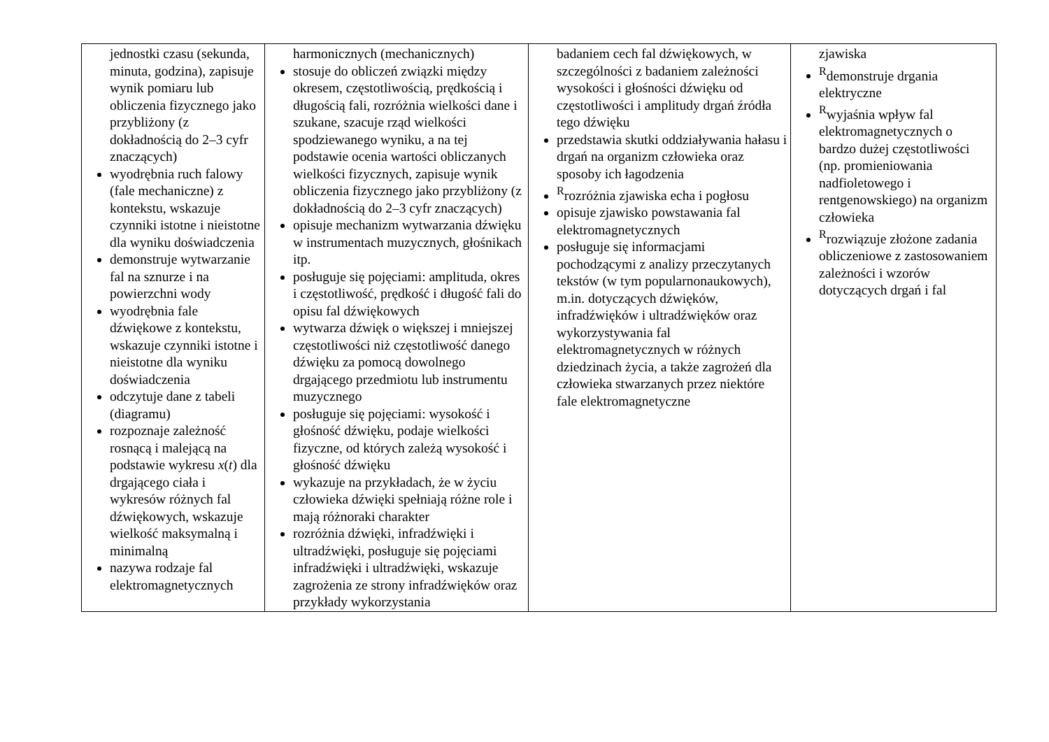| jednostki czasu (sekunda, minuta, godzina), zapisuje wynik pomiaru lub obliczenia fizycznego jako przybliżony (z dokładnością do 2–3 cyfr znaczących) wyodrębnia ruch falowy (fale mechaniczne) z kontekstu, wskazuje czynniki istotne i nieistotne dla wyniku doświadczenia demonstruje wytwarzanie fal na sznurze i na powierzchni wody wyodrębnia fale dźwiękowe z kontekstu, wskazuje czynniki istotne i nieistotne dla wyniku doświadczenia odczytuje dane z tabeli (diagramu) rozpoznaje zależność rosnącą i malejącą na podstawie wykresu x ( t ) dla drgającego ciała i wykresów różnych fal dźwiękowych, wskazuje wielkość maksymalną i minimalną nazywa rodzaje fal elektromagnetycznych | harmonicznych (mechanicznych) stosuje do obliczeń związki między okresem, częstotliwością, prędkością i długością fali, rozróżnia wielkości dane i szukane, szacuje rząd wielkości spodziewanego wyniku, a na tej podstawie ocenia wartości obliczanych wielkości fizycznych, zapisuje wynik obliczenia fizycznego jako przybliżony (z dokładnością do 2–3 cyfr znaczących) opisuje mechanizm wytwarzania dźwięku w instrumentach muzycznych, głośnikach itp. posługuje się pojęciami: amplituda, okres i częstotliwość, prędkość i długość fali do opisu fal dźwiękowych wytwarza dźwięk o większej i mniejszej częstotliwości niż częstotliwość danego dźwięku za pomocą dowolnego drgającego przedmiotu lub instrumentu muzycznego posługuje się pojęciami: wysokość i głośność dźwięku, podaje wielkości fizyczne, od których zależą wysokość i głośność dźwięku wykazuje na przykładach, że w życiu człowieka dźwięki spełniają różne role i mają różnoraki charakter rozróżnia dźwięki, infradźwięki i ultradźwięki, posługuje się pojęciami infradźwięki i ultradźwięki, wskazuje zagrożenia ze strony infradźwięków oraz przykłady wykorzystania | badaniem cech fal dźwiękowych, w szczególności z badaniem zależności wysokości i głośności dźwięku od częstotliwości i amplitudy drgań źródła tego dźwięku przedstawia skutki oddziaływania hałasu i drgań na organizm człowieka oraz sposoby ich łagodzenia <sup>R</sup>rozróżnia zjawiska echa i pogłosu opisuje zjawisko powstawania fal elektromagnetycznych posługuje się informacjami pochodzącymi z analizy przeczytanych tekstów (w tym popularnonaukowych), m.in. dotyczących dźwięków, infradźwięków i ultradźwięków oraz wykorzystywania fal elektromagnetycznych w różnych dziedzinach życia, a także zagrożeń dla człowieka stwarzanych przez niektóre fale elektromagnetyczne | zjawiska <sup>R</sup>demonstruje drgania elektryczne <sup>R</sup>wyjaśnia wpływ fal elektromagnetycznych o bardzo dużej częstotliwości (np. promieniowania nadfioletowego i rentgenowskiego) na organizm człowieka <sup>R</sup>rozwiązuje złożone zadania obliczeniowe z zastosowaniem zależności i wzorów dotyczących drgań i fal |